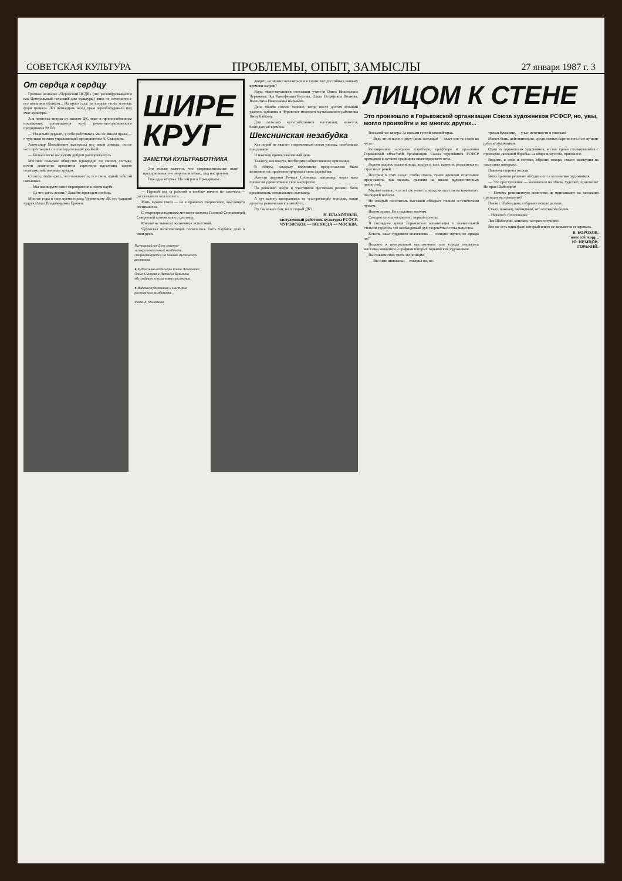СОВЕТСКАЯ КУЛЬТУРА ПРОБЛЕМЫ, ОПЫТ, ЗАМЫСЛЫ 27 января 1987 г. 3
От сердца к сердцу
Громкое название «Чуровский ЦСДК» (что расшифровывается как Центральный сельский дом культуры) явно не сочетается с его внешним обликом... На краю села, на взгорье стоит зеленых форм громада. Лет пятнадцать назад храм переоборудовали под очаг культуры.
А в пятистах метрах от нашего ДК, тоже в приспособленном помещении, размещается клуб ремонтно-технического предприятия РАПО.
— Насильно держать у себя работников мы не имеем права,— с чувством молвил управляющий предприятием А. Скворцов.
Александр Михайлович выслушал все наши доводы, после чего проговорил со снисходительной улыбкой:
— Больно легко вы чужим добром распоряжаетесь.
Местное сельское общество однородно по своему составу, почти девяносто процентов взрослого населения занято сельскохозяйственным трудом.
Словом, люди здесь, что называется, все свои, одной заботой связанные.
— Мы планируем такое мероприятие в своем клубе.
— Да что здесь делить? Давайте проведем сообща.
Многие годы в свое время отдала Чуровскому ДК его бывший худрук Ольга Владимировна Еронен.
ШИРЕ КРУГ
ЗАМЕТКИ КУЛЬТРАБОТНИКА
Это только кажется, что скоропалительные шаги предпринимаются скоропалительно, под настроение.
Еще одна встреча. На сей раз в Прикарпатье.
— Первый год за работой я вообще ничего не замечала,— рассказывала моя коллега.
Жить чужим умом — не в правилах творческого, мыслящего специалиста.
С секретарем парткома местного колхоза Галиной Степановной Смирновой возник как-то разговор.
Многие не выносят жизненных испытаний.
Чуровская интеллигенция попыталась взять клубное дело в свои руки.
дворец, но можно веселиться и в таком; нет достойных нашему времени кадров?
Ядро общественников составили учителя Ольга Николаевна Червякова, Зоя Тимофеевна Реусова, Ольга Носифовна Волкова, Валентина Николаевна Кирикова.
Дела пошли совсем хорошо, когда после долгих исканий удалось заманить в Чуровское молодого музыкального работника Нину Байкову.
Для сельских культработников наступают, кажется, благодатные времена.
Шекснинская незабудка
Как порой не хватает современным селам удалых, затейливых праздников.
И наконец пришел желанный день.
Таланту, как воздух, необходимо общественное признание.
В общем, каждому коллективу предоставлена была возможность продемонстрировать свои дарования.
Жители деревни Речная Сосновка, например, через века пронесли удивительное свое мастерство.
По решению жюри и участников фестиваля решено было организовать специальную выставку.
А тут как-то, возвращаясь из «гастрольной» поездки, наши артисты размечтались в автобусе...
Ну так как он там, наш старый ДК?
Н. ПЛАХОТНЫЙ,
заслуженный работник культуры РСФСР.
ЧУРОВСКОЕ — ВОЛОГДА — МОСКВА.
Ростовский-на-Дону опытно-экспериментальный комбинат специализируется на пошиве сценических костюмов.
● Художники-модельеры Елена Лукашенко, Ольга Синцова и Наталья Кузьмина обсуждают эскизы новых костюмов.
● Изделия художников и мастеров ростовского комбината.
Фото А. Филатова.
ЛИЦОМ К СТЕНЕ
Это произошло в Горьковской организации Союза художников РСФСР, но, увы, могло произойти и во многих других...
Восьмой час вечера. За окнами густой зимний мрак.
— Ведь это ж надо: с двух часов заседаем! — ахает кто-то, глядя на часы.
Расширенное заседание партбюро, профбюро и правления Горьковской областной организации Союза художников РСФСР проходило в лучших традициях нижегородского веча.
Горели ладони, пылали лица, воздух в зале, кажется, раскалился от страстных речей.
Постоим в этих залах, чтобы сквозь туман времени отчетливее представить, так сказать, деления на шкале художественных ценностей.
Многие помнят, что лет пять-шесть назад читать газеты начинали с последней полосы.
Но каждый посетитель выставки обладает тонким эстетическим чутьем.
Имеем право. Но стыдливо молчим.
Сегодня газеты читаются с первой полосы.
В последнее время Горьковская организация в значительной степени утратила тот необходимый дух творчества и товарищества.
Кстати, заказ трудового коллектива — солидно звучит, не правда ли?
Недавно в центральном выставочном зале города открылась выставка живописи и графики пятерых горьковских художников.
Выставком снял треть экспозиции.
— Вы сами виноваты,— говорил он, по-
трясая бумагами,— у вас неточности в списках!
Может быть, действительно, среди снятых картин есть и не лучшие работы художников.
Один из горьковских художников, в свое время столкнувшийся с приемами «вольной борьбы» на ковре искусства, признался.
Видимо, в этом и состоял, образно говоря, смысл экзекуции на «выставке пятерых».
Наконец запреты отпали.
Было принято решение обсудить его в коллективе художников.
— Это преступление — жаловаться на обком, худсовет, правление! Не прав Шаболдин!
— Почему ревизионную комиссию не приглашают на заседания президиума правления?
Начав с Шаболдина, собрание пошло дальше.
Стало, наконец, очевидным, что коллектив болен.
...Началось голосование.
Лев Шаболдин, конечно, застрял ситуацию.
Все же есть один факт, который никто не возьмется оспаривать.
В. БОРОХОВ,
наш соб. корр.,
Ю. НЕМЦОВ.
ГОРЬКИЙ.